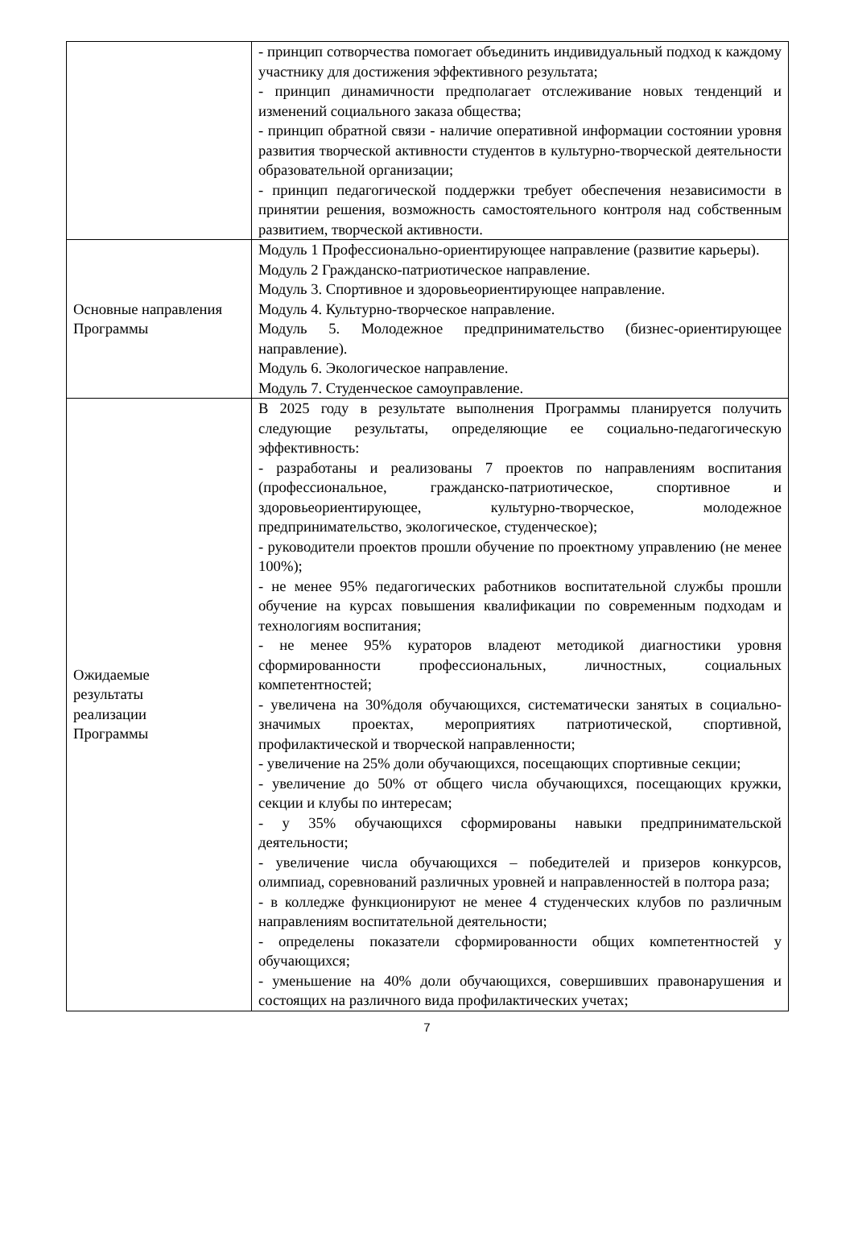| | - принцип сотворчества помогает объединить индивидуальный подход к каждому участнику для достижения эффективного результата; - принцип динамичности предполагает отслеживание новых тенденций и изменений социального заказа общества; - принцип обратной связи - наличие оперативной информации состоянии уровня развития творческой активности студентов в культурно-творческой деятельности образовательной организации; - принцип педагогической поддержки требует обеспечения независимости в принятии решения, возможность самостоятельного контроля над собственным развитием, творческой активности. |
| Основные направления Программы | Модуль 1 Профессионально-ориентирующее направление (развитие карьеры). Модуль 2 Гражданско-патриотическое направление. Модуль 3. Спортивное и здоровьеориентирующее направление. Модуль 4. Культурно-творческое направление. Модуль 5. Молодежное предпринимательство (бизнес-ориентирующее направление). Модуль 6. Экологическое направление. Модуль 7. Студенческое самоуправление. |
| Ожидаемые результаты реализации Программы | В 2025 году в результате выполнения Программы планируется получить следующие результаты, определяющие ее социально-педагогическую эффективность: - разработаны и реализованы 7 проектов по направлениям воспитания (профессиональное, гражданско-патриотическое, спортивное и здоровьеориентирующее, культурно-творческое, молодежное предпринимательство, экологическое, студенческое); - руководители проектов прошли обучение по проектному управлению (не менее 100%); - не менее 95% педагогических работников воспитательной службы прошли обучение на курсах повышения квалификации по современным подходам и технологиям воспитания; - не менее 95% кураторов владеют методикой диагностики уровня сформированности профессиональных, личностных, социальных компетентностей; - увеличена на 30%доля обучающихся, систематически занятых в социально-значимых проектах, мероприятиях патриотической, спортивной, профилактической и творческой направленности; - увеличение на 25% доли обучающихся, посещающих спортивные секции; - увеличение до 50% от общего числа обучающихся, посещающих кружки, секции и клубы по интересам; - у 35% обучающихся сформированы навыки предпринимательской деятельности; - увеличение числа обучающихся – победителей и призеров конкурсов, олимпиад, соревнований различных уровней и направленностей в полтора раза; - в колледже функционируют не менее 4 студенческих клубов по различным направлениям воспитательной деятельности; - определены показатели сформированности общих компетентностей у обучающихся; - уменьшение на 40% доли обучающихся, совершивших правонарушения и состоящих на различного вида профилактических учетах; |
7